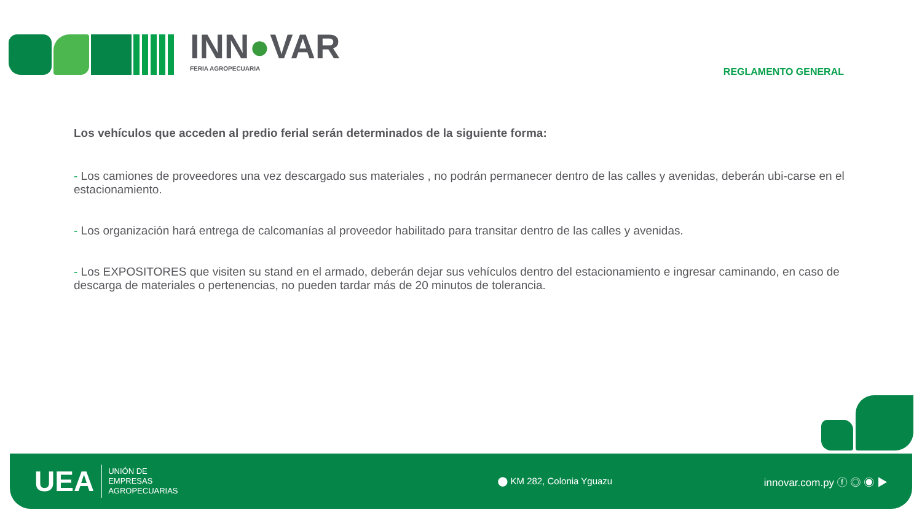INN●VAR
FERIA AGROPECUARIA
REGLAMENTO GENERAL
Los vehículos que acceden al predio ferial serán determinados de la siguiente forma:
- Los camiones de proveedores una vez descargado sus materiales , no podrán permanecer dentro de las calles y avenidas, deberán ubi-carse en el estacionamiento.
- Los organización hará entrega de calcomanías al proveedor habilitado para transitar dentro de las calles y avenidas.
- Los EXPOSITORES que visiten su stand en el armado, deberán dejar sus vehículos dentro del estacionamiento e ingresar caminando, en caso de descarga de materiales o pertenencias, no pueden tardar más de 20 minutos de tolerancia.
UEA
UNIÓN DE
EMPRESAS
AGROPECUARIAS
⬤ KM 282, Colonia Yguazu innovar.com.py ⓕ ◎ ◉ ▶